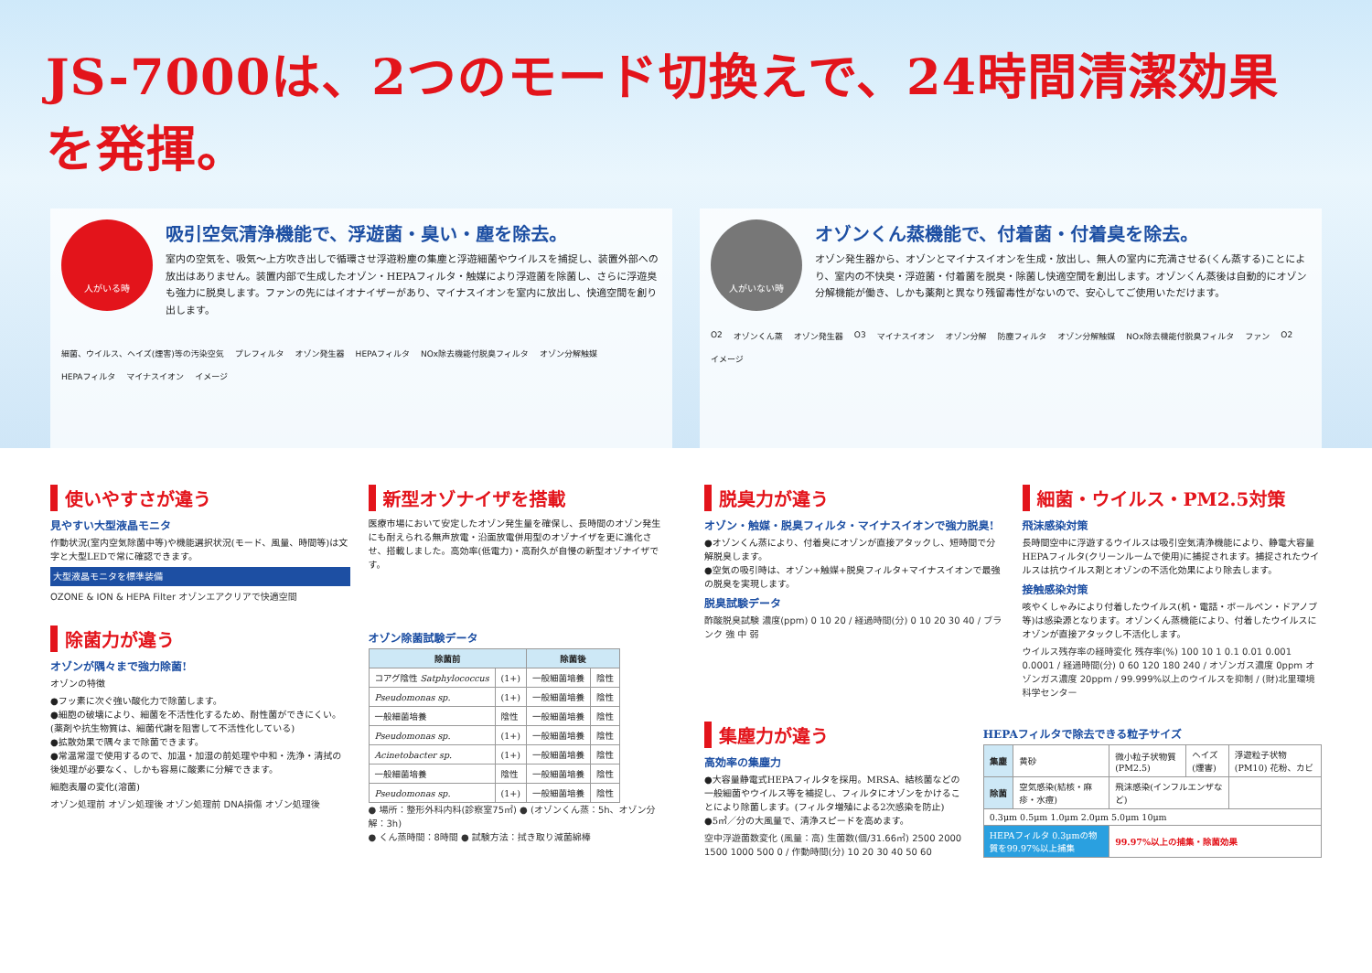JS-7000は、2つのモード切換えで、24時間清潔効果を発揮。
人がいる時
吸引空気清浄機能で、浮遊菌・臭い・塵を除去。
室内の空気を、吸気～上方吹き出しで循環させ浮遊粉塵の集塵と浮遊細菌やウイルスを捕捉し、装置外部への放出はありません。装置内部で生成したオゾン・HEPAフィルタ・触媒により浮遊菌を除菌し、さらに浮遊臭も強力に脱臭します。ファンの先にはイオナイザーがあり、マイナスイオンを室内に放出し、快適空間を創り出します。
細菌、ウイルス、ヘイズ(煙害)等の汚染空気 プレフィルタ オゾン発生器 HEPAフィルタ NOx除去機能付脱臭フィルタ オゾン分解触媒 HEPAフィルタ マイナスイオン イメージ
人がいない時
オゾンくん蒸機能で、付着菌・付着臭を除去。
オゾン発生器から、オゾンとマイナスイオンを生成・放出し、無人の室内に充満させる(くん蒸する)ことにより、室内の不快臭・浮遊菌・付着菌を脱臭・除菌し快適空間を創出します。オゾンくん蒸後は自動的にオゾン分解機能が働き、しかも薬剤と異なり残留毒性がないので、安心してご使用いただけます。
O2 オゾンくん蒸 オゾン発生器 O3 マイナスイオン オゾン分解 防塵フィルタ オゾン分解触媒 NOx除去機能付脱臭フィルタ ファン O2 イメージ
使いやすさが違う
見やすい大型液晶モニタ
作動状況(室内空気除菌中等)や機能選択状況(モード、風量、時間等)は文字と大型LEDで常に確認できます。
大型液晶モニタを標準装備
OZONE & ION & HEPA Filter オゾンエアクリアで快適空間
新型オゾナイザを搭載
医療市場において安定したオゾン発生量を確保し、長時間のオゾン発生にも耐えられる無声放電・沿面放電併用型のオゾナイザを更に進化させ、搭載しました。高効率(低電力)・高耐久が自慢の新型オゾナイザです。
除菌力が違う
オゾンが隅々まで強力除菌!
オゾンの特徴
●フッ素に次ぐ強い酸化力で除菌します。
●細胞の破壊により、細菌を不活性化するため、耐性菌ができにくい。(薬剤や抗生物質は、細菌代謝を阻害して不活性化している)
●拡散効果で隅々まで除菌できます。
●常温常湿で使用するので、加温・加湿の前処理や中和・洗浄・清拭の後処理が必要なく、しかも容易に酸素に分解できます。
細胞表層の変化(溶菌)
オゾン処理前 オゾン処理後 オゾン処理前 DNA損傷 オゾン処理後
オゾン除菌試験データ
| 除菌前 | | 除菌後 | |
| --- | --- | --- | --- |
| コアグ陰性 Satphylococcus | (1+) | 一般細菌培養 | 陰性 |
| Pseudomonas sp. | (1+) | 一般細菌培養 | 陰性 |
| 一般細菌培養 | 陰性 | 一般細菌培養 | 陰性 |
| Pseudomonas sp. | (1+) | 一般細菌培養 | 陰性 |
| Acinetobacter sp. | (1+) | 一般細菌培養 | 陰性 |
| 一般細菌培養 | 陰性 | 一般細菌培養 | 陰性 |
| Pseudomonas sp. | (1+) | 一般細菌培養 | 陰性 |
● 場所：整形外科内科(診察室75㎡) ● (オゾンくん蒸：5h、オゾン分解：3h)
● くん蒸時間：8時間 ● 試験方法：拭き取り減菌綿棒
脱臭力が違う
オゾン・触媒・脱臭フィルタ・マイナスイオンで強力脱臭!
●オゾンくん蒸により、付着臭にオゾンが直接アタックし、短時間で分解脱臭します。
●空気の吸引時は、オゾン+触媒+脱臭フィルタ+マイナスイオンで最強の脱臭を実現します。
脱臭試験データ
酢酸脱臭試験 濃度(ppm) 0 10 20 / 経過時間(分) 0 10 20 30 40 / ブランク 強 中 弱
細菌・ウイルス・PM2.5対策
飛沫感染対策
長時間空中に浮遊するウイルスは吸引空気清浄機能により、静電大容量HEPAフィルタ(クリーンルームで使用)に捕捉されます。捕捉されたウイルスは抗ウイルス剤とオゾンの不活化効果により除去します。
接触感染対策
咳やくしゃみにより付着したウイルス(机・電話・ボールペン・ドアノブ等)は感染源となります。オゾンくん蒸機能により、付着したウイルスにオゾンが直接アタックし不活化します。
ウイルス残存率の経時変化 残存率(%) 100 10 1 0.1 0.01 0.001 0.0001 / 経過時間(分) 0 60 120 180 240 / オゾンガス濃度 0ppm オゾンガス濃度 20ppm / 99.999%以上のウイルスを抑制 / (財)北里環境科学センター
集塵力が違う
高効率の集塵力
●大容量静電式HEPAフィルタを採用。MRSA、結核菌などの一般細菌やウイルス等を補捉し、フィルタにオゾンをかけることにより除菌します。(フィルタ増殖による2次感染を防止)
●5㎥／分の大風量で、清浄スピードを高めます。
空中浮遊菌数変化 (風量：高) 生菌数(個/31.66㎥) 2500 2000 1500 1000 500 0 / 作動時間(分) 10 20 30 40 50 60
HEPAフィルタで除去できる粒子サイズ
| 集塵 | 黄砂 | 微小粒子状物質(PM2.5) | ヘイズ(煙害) | 浮遊粒子状物(PM10) 花粉、カビ |
| 除菌 | 空気感染(結核・麻疹・水痘) | 飛沫感染(インフルエンザなど) | | |
| 0.3μm 0.5μm 1.0μm 2.0μm 5.0μm 10μm | | | | |
| HEPAフィルタ 0.3μmの物質を99.97%以上捕集 | | 99.97%以上の捕集・除菌効果 | | |